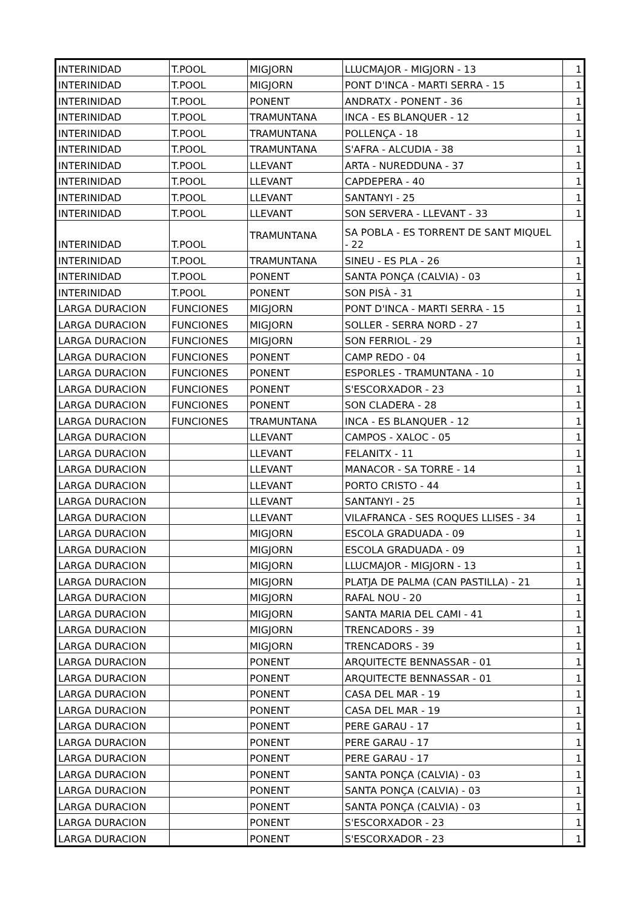| INTERINIDAD | T.POOL | MIGJORN | LLUCMAJOR - MIGJORN - 13 | 1 |
| INTERINIDAD | T.POOL | MIGJORN | PONT D'INCA - MARTI SERRA - 15 | 1 |
| INTERINIDAD | T.POOL | PONENT | ANDRATX - PONENT - 36 | 1 |
| INTERINIDAD | T.POOL | TRAMUNTANA | INCA - ES BLANQUER - 12 | 1 |
| INTERINIDAD | T.POOL | TRAMUNTANA | POLLENÇA - 18 | 1 |
| INTERINIDAD | T.POOL | TRAMUNTANA | S'AFRA - ALCUDIA - 38 | 1 |
| INTERINIDAD | T.POOL | LLEVANT | ARTA - NUREDDUNA - 37 | 1 |
| INTERINIDAD | T.POOL | LLEVANT | CAPDEPERA - 40 | 1 |
| INTERINIDAD | T.POOL | LLEVANT | SANTANYI - 25 | 1 |
| INTERINIDAD | T.POOL | LLEVANT | SON SERVERA - LLEVANT - 33 | 1 |
| INTERINIDAD | T.POOL | TRAMUNTANA | SA POBLA - ES TORRENT DE SANT MIQUEL - 22 | 1 |
| INTERINIDAD | T.POOL | TRAMUNTANA | SINEU - ES PLA - 26 | 1 |
| INTERINIDAD | T.POOL | PONENT | SANTA PONÇA (CALVIA) - 03 | 1 |
| INTERINIDAD | T.POOL | PONENT | SON PISÀ - 31 | 1 |
| LARGA DURACION | FUNCIONES | MIGJORN | PONT D'INCA - MARTI SERRA - 15 | 1 |
| LARGA DURACION | FUNCIONES | MIGJORN | SOLLER - SERRA NORD - 27 | 1 |
| LARGA DURACION | FUNCIONES | MIGJORN | SON FERRIOL - 29 | 1 |
| LARGA DURACION | FUNCIONES | PONENT | CAMP REDO - 04 | 1 |
| LARGA DURACION | FUNCIONES | PONENT | ESPORLES - TRAMUNTANA - 10 | 1 |
| LARGA DURACION | FUNCIONES | PONENT | S'ESCORXADOR - 23 | 1 |
| LARGA DURACION | FUNCIONES | PONENT | SON CLADERA - 28 | 1 |
| LARGA DURACION | FUNCIONES | TRAMUNTANA | INCA - ES BLANQUER - 12 | 1 |
| LARGA DURACION | | LLEVANT | CAMPOS - XALOC - 05 | 1 |
| LARGA DURACION | | LLEVANT | FELANITX - 11 | 1 |
| LARGA DURACION | | LLEVANT | MANACOR - SA TORRE - 14 | 1 |
| LARGA DURACION | | LLEVANT | PORTO CRISTO - 44 | 1 |
| LARGA DURACION | | LLEVANT | SANTANYI - 25 | 1 |
| LARGA DURACION | | LLEVANT | VILAFRANCA - SES ROQUES LLISES - 34 | 1 |
| LARGA DURACION | | MIGJORN | ESCOLA GRADUADA - 09 | 1 |
| LARGA DURACION | | MIGJORN | ESCOLA GRADUADA - 09 | 1 |
| LARGA DURACION | | MIGJORN | LLUCMAJOR - MIGJORN - 13 | 1 |
| LARGA DURACION | | MIGJORN | PLATJA DE PALMA (CAN PASTILLA) - 21 | 1 |
| LARGA DURACION | | MIGJORN | RAFAL NOU - 20 | 1 |
| LARGA DURACION | | MIGJORN | SANTA MARIA DEL CAMI - 41 | 1 |
| LARGA DURACION | | MIGJORN | TRENCADORS - 39 | 1 |
| LARGA DURACION | | MIGJORN | TRENCADORS - 39 | 1 |
| LARGA DURACION | | PONENT | ARQUITECTE BENNASSAR - 01 | 1 |
| LARGA DURACION | | PONENT | ARQUITECTE BENNASSAR - 01 | 1 |
| LARGA DURACION | | PONENT | CASA DEL MAR - 19 | 1 |
| LARGA DURACION | | PONENT | CASA DEL MAR - 19 | 1 |
| LARGA DURACION | | PONENT | PERE GARAU - 17 | 1 |
| LARGA DURACION | | PONENT | PERE GARAU - 17 | 1 |
| LARGA DURACION | | PONENT | PERE GARAU - 17 | 1 |
| LARGA DURACION | | PONENT | SANTA PONÇA (CALVIA) - 03 | 1 |
| LARGA DURACION | | PONENT | SANTA PONÇA (CALVIA) - 03 | 1 |
| LARGA DURACION | | PONENT | SANTA PONÇA (CALVIA) - 03 | 1 |
| LARGA DURACION | | PONENT | S'ESCORXADOR - 23 | 1 |
| LARGA DURACION | | PONENT | S'ESCORXADOR - 23 | 1 |